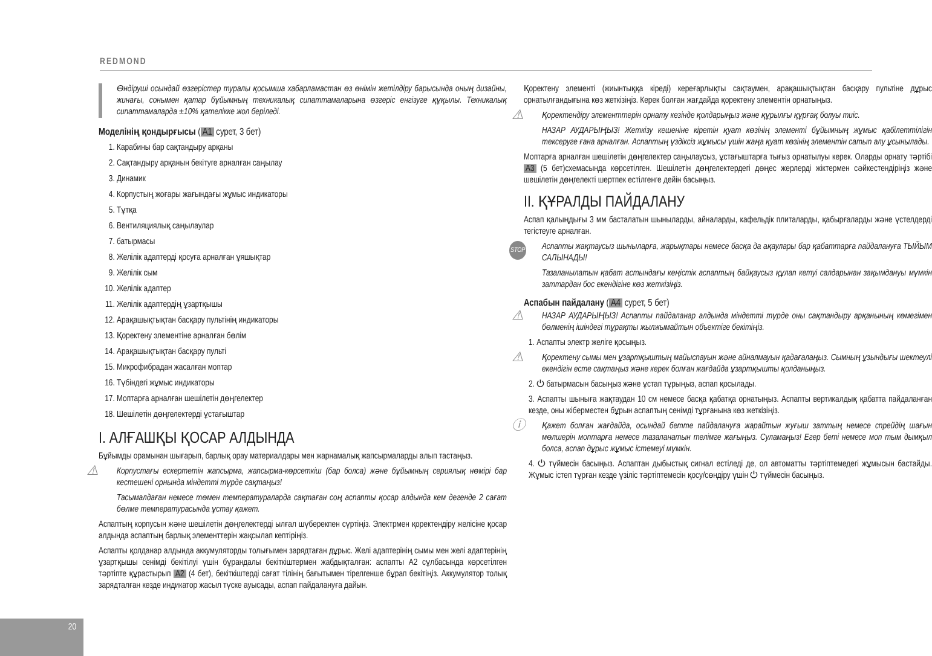REDMOND
Өндіруші осындай өзгерістер туралы қосымша хабарламастан өз өнімін жетілдіру барысында оның дизайны, жинағы, сонымен қатар бұйымның техникалық сипаттамаларына өзгеріс енгізуге құқылы. Техникалық сипаттамаларда ±10% қателікке жол беріледі.
Моделінің қондырғысы (A1 сурет, 3 бет)
1. Карабины бар сақтандыру арқаны
2. Сақтандыру арқанын бекітуге арналған саңылау
3. Динамик
4. Корпустың жоғары жағындағы жұмыс индикаторы
5. Тұтқа
6. Вентиляциялық саңылаулар
7. батырмасы
8. Желілік адаптерді қосуға арналған ұяшықтар
9. Желілік сым
10. Желілік адаптер
11. Желілік адаптердің ұзартқышы
12. Арақашықтықтан басқару пультінің индикаторы
13. Қоректену элементіне арналған бөлім
14. Арақашықтықтан басқару пульті
15. Микрофибрадан жасалған моптар
16. Түбіндегі жұмыс индикаторы
17. Моптарға арналған шешілетін дөңгелектер
18. Шешілетін дөңгелектерді ұстағыштар
I. АЛҒАШҚЫ ҚОСАР АЛДЫНДА
Бұйымды орамынан шығарып, барлық орау материалдары мен жарнамалық жапсырмаларды алып тастаңыз.
⚠ Корпустағы ескертетін жапсырма, жапсырма-көрсеткіш (бар болса) және бұйымның сериялық нөмірі бар кестешені орнында міндетті түрде сақтаңыз!
Тасымалдаған немесе төмен температураларда сақтаған соң аспапты қосар алдында кем дегенде 2 сағат бөлме температурасында ұстау қажет.
Аспаптың корпусын және шешілетін дөңгелектерді ылғал шүберекпен сүртіңіз. Электрмен қоректендіру желісіне қосар алдында аспаптың барлық элементтерін жақсылап кептіріңіз.
Аспапты қолданар алдында аккумуляторды толығымен зарядтаған дұрыс. Желі адаптерінің сымы мен желі адаптерінің ұзартқышы сенімді бекітілуі үшін бұрандалы бекіткіштермен жабдықталған: аспапты А2 сұлбасында көрсетілген тәртіпте құрастырып A2 (4 бет), бекіткіштерді сағат тілінің бағытымен тірелгенше бұрап бекітіңіз. Аккумулятор толық зарядталған кезде индикатор жасыл түске ауысады, аспап пайдалануға дайын.
Қоректену элементі (жиынтыққа кіреді) кереғарлықты сақтаумен, арақашықтықтан басқару пультіне дұрыс орнатылғандығына көз жеткізіңіз. Керек болған жағдайда қоректену элементін орнатыңыз.
⚠ Қоректендіру элементтерін орнату кезінде қолдарыңыз және құрылғы құрғақ болуы тиіс.
НАЗАР АУДАРЫҢЫЗ! Жеткізу кешеніне кіретін қуат көзінің элементі бұйымның жұмыс қабілеттілігін тексеруге ғана арналған. Аспаптың үздіксіз жұмысы үшін жаңа қуат көзінің элементін сатып алу ұсынылады.
Моптарға арналған шешілетін дөңгелектер саңылаусыз, ұстағыштарға тығыз орнатылуы керек. Оларды орнату тәртібі A3 (5 бет)схемасында көрсетілген. Шешілетін дөңгелектердегі дөңес жерлерді жіктермен сәйкестендіріңіз және шешілетін дөңгелекті шертпек естілгенге дейін басыңыз.
II. ҚҰРАЛДЫ ПАЙДАЛАНУ
Аспап қалыңдығы 3 мм басталатын шыныларды, айналарды, кафельдік плиталарды, қабырғаларды және үстелдерді тегістеуге арналған.
STOP Аспапты жақтаусыз шыныларға, жарықтары немесе басқа да ақаулары бар қабаттарға пайдалануға ТЫЙЫМ САЛЫНАДЫ!
Тазаланылатын қабат астындағы кеңістік аспаптың байқаусыз құлап кетуі салдарынан зақымдануы мүмкін заттардан бос екендігіне көз жеткізіңіз.
Аспабын пайдалану (A4 сурет, 5 бет)
⚠ НАЗАР АУДАРЫҢЫЗ! Аспапты пайдаланар алдында міндетті түрде оны сақтандыру арқанының көмегімен бөлменің ішіндегі тұрақты жылжымайтын объектіге бекітіңіз.
1. Аспапты электр желіге қосыңыз.
⚠ Қоректену сымы мен ұзартқыштың майыспауын және айналмауын қадағалаңыз. Сымның ұзындығы шектеулі екендігін есте сақтаңыз және керек болған жағдайда ұзартқышты қолданыңыз.
2. ⏻ батырмасын басыңыз және ұстап тұрыңыз, аспап қосылады.
3. Аспапты шыныға жақтаудан 10 см немесе басқа қабатқа орнатыңыз. Аспапты вертикалдық қабатта пайдаланған кезде, оны жіберместен бұрын аспаптың сенімді тұрғанына көз жеткізіңіз.
ⓘ Қажет болған жағдайда, осындай бетте пайдалануға жарайтын жуғыш заттың немесе спрейдің шағын мөлшерін моптарға немесе тазаланатын телімге жағыңыз. Суламаңыз! Егер беті немесе моп тым дымқыл болса, аспап дұрыс жұмыс істемеуі мүмкін.
4. ⏻ түймесін басыңыз. Аспаптан дыбыстық сигнал естіледі де, ол автоматты тәртіптемедегі жұмысын бастайды. Жұмыс істеп тұрған кезде үзіліс тәртіптемесін қосу/сөндіру үшін ⏻ түймесін басыңыз.
20